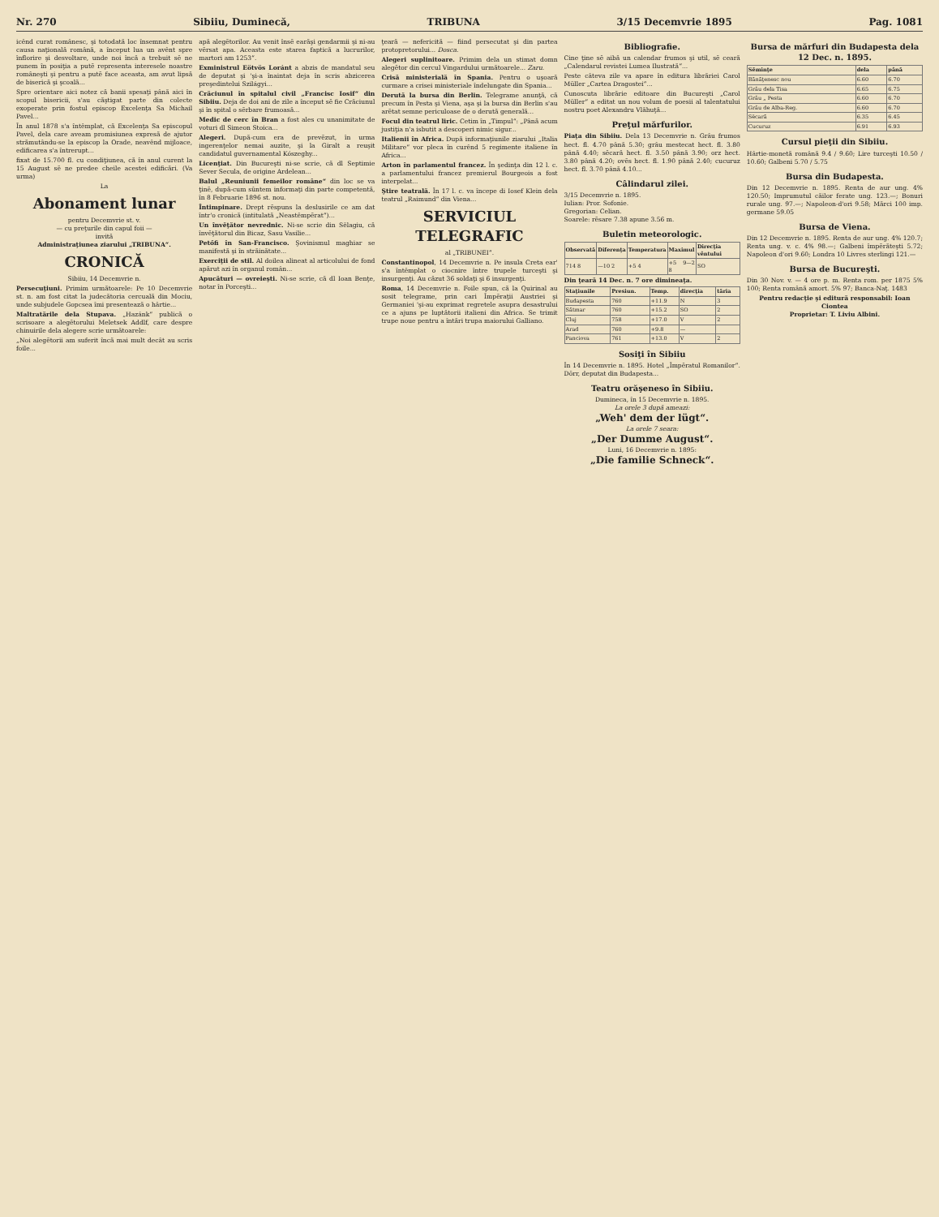Nr. 270 Sibiiu, Duminecă, TRIBUNA 3/15 Decemvrie 1895 Pag. 1081
icênd curat românesc, şi totodată loc însemnat pentru causa naţională română, a început lua un avênt spre înflorire şi desvoltare, unde noi încă a trebuit sĕ ne punem în posiţia a putĕ representa interesele noastre româneşti şi pentru a putĕ face aceasta, am avut lipsă de biserică şi şcoală...
Spre orientare aici notez că banii spesaţi până aici în scopul bisericii, s'au căştigat parte din colecte exoperate prin fostul episcop Excelenţa Sa Michail Pavel...
În anul 1878 s'a întêmplat, că Excelenţa Sa episcopul Pavel, dela care aveam promisiunea expresă de ajutor strămutându-se la episcop la Orade, neavênd mijloace, edificarea s'a întrerupt...
fixat de 15.700 fl. cu condiţiunea, că în anul curent la 15 August sĕ ne predee cheile acestei edificări. (Va urma)
La
Abonament lunar
pentru Decemvrie st. v.
— cu preţurile din capul foii —
invită
Administraţiunea ziarului „TRIBUNA“.
CRONICĂ
Sibiiu, 14 Decemvrie n.
Persecuţiuni. Primim următoarele: Pe 10 Decemvrie st. n. am fost citat la judecătoria cercuală din Mociu, unde subjudele Gopcsea îmi presentează o hârtie...
Maltratările dela Stupava. „Hazánk“ publică o scrisoare a alegĕtorului Meletsek Addlf, care despre chinuirile dela alegere scrie următoarele:
„Noi alegĕtorii am suferit încă mai mult decât au scris foile...
apă alegĕtorilor. Au venit însĕ earăşi gendarmii şi ni-au vĕrsat apa. Aceasta este starea faptică a lucrurilor, martori am 1253“.
Exministrul Eötvös Loránt a abzis de mandatul seu de deputat şi 'şi-a înaintat deja în scris abzicerea preşedintelui Szilágyi...
Crăciunul în spitalul civil „Francisc Iosif“ din Sibiiu. Deja de doi ani de zile a început sĕ fie Crăciunul şi în spital o sĕrbare frumoasă...
Medic de cerc în Bran a fost ales cu unanimitate de voturi dl Simeon Stoica...
Alegeri. După-cum era de prevĕzut, în urma ingerenţelor nemai auzite, şi la Giralt a reuşit candidatul guvernamental Kószeghy...
Licenţiat. Din Bucureşti ni-se scrie, că dl Septimie Sever Secula, de origine Ardelean...
Balul „Reuniunii femeilor române“ din loc se va ţinĕ, după-cum sûntem informaţi din parte competentă, în 8 Februarie 1896 st. nou.
Întimpinare. Drept rĕspuns la deslusirile ce am dat într'o cronică (intitulată „Neastêmpĕrat“)...
Un învĕţător nevrednic. Ni-se scrie din Sělagiu, că învĕţătorul din Bicaz, Sasu Vasilie...
Petőfi în San-Francisco. Şovinismul maghiar se manifestă şi în străinătate...
Exerciţii de stil. Al doilea alineat al articolului de fond apărut azi în organul român...
Apucături — ovreieşti. Ni-se scrie, că dl Ioan Benţe, notar în Porceşti...
ţeară — nefericită — fiind persecutat şi din partea protopretorului... Dosca.
Alegeri suplinitoare. Primim dela un stimat domn alegĕtor din cercul Vingardului următoarele... Zaru.
Crisă ministerială în Spania. Pentru o uşoară curmare a crisei ministeriale îndelungate din Spania...
Derută la bursa din Berlin. Telegrame anunţă, că precum în Pesta şi Viena, aşa şi la bursa din Berlin s'au arĕtat semne periculoase de o derută generală...
Focul din teatrul liric. Cetim în „Timpul“: „Până acum justiţia n'a isbutit a descoperi nimic sigur...
Italienii în Africa. După informaţiunile ziarului „Italia Militare“ vor pleca în curênd 5 regimente italiene în Africa...
Arton în parlamentul francez. În şedinţa din 12 l. c. a parlamentului francez premierul Bourgeois a fost interpelat...
Ştire teatrală. În 17 l. c. va începe di Iosef Klein dela teatrul „Raimund“ din Viena...
SERVICIUL TELEGRAFIC
al „TRIBUNEI“.
Constantinopol, 14 Decemvrie n. Pe insula Creta ear' s'a întêmplat o ciocnire între trupele turceşti şi insurgenţi. Au căzut 36 soldaţi şi 6 insurgenţi.
Roma, 14 Decemvrie n. Foile spun, că la Quirinal au sosit telegrame, prin cari Împĕraţii Austriei şi Germaniei 'şi-au exprimat regretele asupra desastrului ce a ajuns pe luptătorii italieni din Africa. Se trimit trupe noue pentru a întări trupa maiorului Galliano.
Bibliografie.
Cine ţine sĕ aibă un calendar frumos şi util, sĕ ceară „Calendarul revistei Lumea Ilustrată“...
Peste câteva zile va apare în editura librăriei Carol Müller „Cartea Dragostei“...
Cunoscuta librărie editoare din Bucureşti „Carol Müller“ a editat un nou volum de poesii al talentatului nostru poet Alexandru Vlăhuţă...
Preţul mărfurilor.
Piaţa din Sibiiu. Dela 13 Decemvrie n. Grâu frumos hect. fl. 4.70 până 5.30; grâu mestecat hect. fl. 3.80 până 4.40; sĕcară hect. fl. 3.50 până 3.90; orz hect. 3.80 până 4.20; ovĕs hect. fl. 1.90 până 2.40; cucuruz hect. fl. 3.70 până 4.10...
Câlindarul zilei.
3/15 Decemvrie n. 1895.
Iulian: Pror. Sofonie.
Gregorian: Celian.
Soarele: rĕsare 7.38 apune 3.56 m.
Buletin meteorologic.
| Observată | Diferenţa | Temperatura | Maximul | Direcţia vêntului |
| --- | --- | --- | --- | --- |
| 714 8 | —10 2 | +5 4 | +5 9—2 8 | SO |
Din ţeară 14 Dec. n. 7 ore dimineaţa.
| Staţiunile | Presiun. | Temp. | direcţia | tăria |
| --- | --- | --- | --- | --- |
| Budapesta | 760 | +11.9 | N | 3 |
| Sătmar | 760 | +15.2 | SO | 2 |
| Cluj | 758 | +17.0 | V | 2 |
| Arad | 760 | +9.8 | — | |
| Panciova | 761 | +13.0 | V | 2 |
Sosiţi în Sibiiu
În 14 Decemvrie n. 1895. Hotel „Împĕratul Romanilor“. Dörr, deputat din Budapesta...
Teatru orăşeneso în Sibiiu.
Dumineca, în 15 Decemvrie n. 1895.
La orele 3 după ameazi:
„Weh' dem der lügt“.
La orele 7 seara:
„Der Dumme August“.
Luni, 16 Decemvrie n. 1895:
„Die familie Schneck“.
Bursa de mărfuri din Budapesta dela 12 Dec. n. 1895.
| Sĕminţe | dela | până |
| --- | --- | --- |
| Bănăţenesc nou | 6.60 | 6.70 |
| Grâu dela Tisa | 6.65 | 6.75 |
| Grâu „ Pesta | 6.60 | 6.70 |
| Grâu de Alba-Reg. | 6.60 | 6.70 |
| Sĕcară | 6.35 | 6.45 |
| Cucuruz | 6.91 | 6.93 |
Cursul pieţii din Sibiiu.
Hârtie-monetă română 9.4 / 9.60; Lire turceşti 10.50 / 10.60; Galbeni 5.70 / 5.75
Bursa din Budapesta.
Din 12 Decemvrie n. 1895. Renta de aur ung. 4% 120.50; Imprumutul căilor ferate ung. 123.—; Bonuri rurale ung. 97.—; Napoleon-d'ori 9.58; Mărci 100 imp. germane 59.05
Bursa de Viena.
Din 12 Decemvrie n. 1895. Renta de aur ung. 4% 120.7; Renta ung. v. c. 4% 98.—; Galbeni împĕrăteşti 5.72; Napoleon d'ori 9.60; Londra 10 Livres sterlingi 121.—
Bursa de Bucureşti.
Din 30 Nov. v. — 4 ore p. m. Renta rom. per 1875 5% 100; Renta română amort. 5% 97; Banca-Naţ. 1483
Pentru redacţie şi editură responsabil: Ioan Ciontea
Proprietar: T. Liviu Albini.